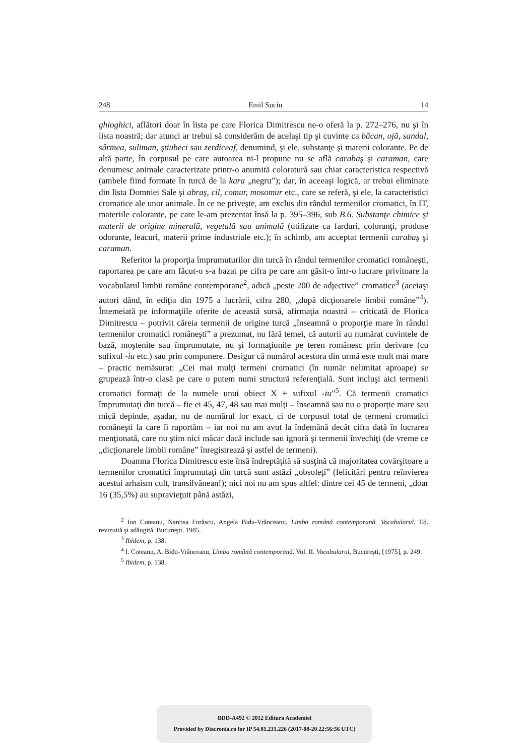248 Emil Suciu 14
ghioghici, aflători doar în lista pe care Florica Dimitrescu ne-o oferă la p. 272–276, nu şi în lista noastră; dar atunci ar trebui să considerăm de acelaşi tip şi cuvinte ca băcan, ojă, sandal, sârmea, suliman, ştiubeci sau zerdiceaf, denumind, şi ele, substanţe şi materii colorante. Pe de altă parte, în corpusul pe care autoarea ni-l propune nu se află carabaş şi caraman, care denumesc animale caracterizate printr-o anumită coloratură sau chiar caracteristica respectivă (ambele fiind formate în turcă de la kara „negru”); dar, în aceeaşi logică, ar trebui eliminate din lista Domniei Sale şi abraş, cil, comur, mosomur etc., care se referă, şi ele, la caracteristici cromatice ale unor animale. În ce ne priveşte, am exclus din rândul termenilor cromatici, în IT, materiile colorante, pe care le-am prezentat însă la p. 395–396, sub B.6. Substanţe chimice şi materii de origine minerală, vegetală sau animală (utilizate ca farduri, coloranţi, produse odorante, leacuri, materii prime industriale etc.); în schimb, am acceptat termenii carabaş şi caraman.
Referitor la proporţia împrumuturilor din turcă în rândul termenilor cromatici româneşti, raportarea pe care am făcut-o s-a bazat pe cifra pe care am găsit-o într-o lucrare privitoare la vocabularul limbii române contemporane<sup>2</sup>, adică „peste 200 de adjective” cromatice<sup>3</sup> (aceiaşi autori dând, în ediţia din 1975 a lucrării, cifra 280, „după dicţionarele limbii române”<sup>4</sup>). Întemeiată pe informaţiile oferite de această sursă, afirmaţia noastră – criticată de Florica Dimitrescu – potrivit căreia termenii de origine turcă „înseamnă o proporţie mare în rândul termenilor cromatici româneşti” a prezumat, nu fără temei, că autorii au numărat cuvintele de bază, moştenite sau împrumutate, nu şi formaţiunile pe teren românesc prin derivare (cu sufixul -iu etc.) sau prin compunere. Desigur că numărul acestora din urmă este mult mai mare – practic nemăsurat: „Cei mai mulţi termeni cromatici (în număr nelimitat aproape) se grupează într-o clasă pe care o putem numi structură referenţială. Sunt incluşi aici termenii cromatici formaţi de la numele unui obiect X + sufixul -iu”<sup>5</sup>. Că termenii cromatici împrumutaţi din turcă – fie ei 45, 47, 48 sau mai mulţi – înseamnă sau nu o proporţie mare sau mică depinde, aşadar, nu de numărul lor exact, ci de corpusul total de termeni cromatici româneşti la care îi raportăm – iar noi nu am avut la îndemână decât cifra dată în lucrarea menţionată, care nu ştim nici măcar dacă include sau ignoră şi termenii învechiţi (de vreme ce „dicţionarele limbii române” înregistrează şi astfel de termeni).
Doamna Florica Dimitrescu este însă îndreptăţită să susţină că majoritatea covârşitoare a termenilor cromatici împrumutaţi din turcă sunt astăzi „obsoleţi” (felicitări pentru reînvierea acestui arhaism cult, transilvănean!); nici noi nu am spus altfel: dintre cei 45 de termeni, „doar 16 (35,5%) au supravieţuit până astăzi,
<sup>2</sup> Ion Coteanu, Narcisa Forăscu, Angela Bidu-Vrănceanu, Limba română contemporană. Vocabularul, Ed. revizuită şi adăugită. Bucureşti, 1985.
<sup>3</sup> Ibidem, p. 138.
<sup>4</sup> I. Coteanu, A. Bidu-Vrănceanu, Limba română contemporană. Vol. II. Vocabularul, Bucureşti, [1975], p. 249.
<sup>5</sup> Ibidem, p. 138.
BDD-A492 © 2012 Editura Academiei
Provided by Diacronia.ro for IP 54.81.231.226 (2017-08-20 22:56:56 UTC)